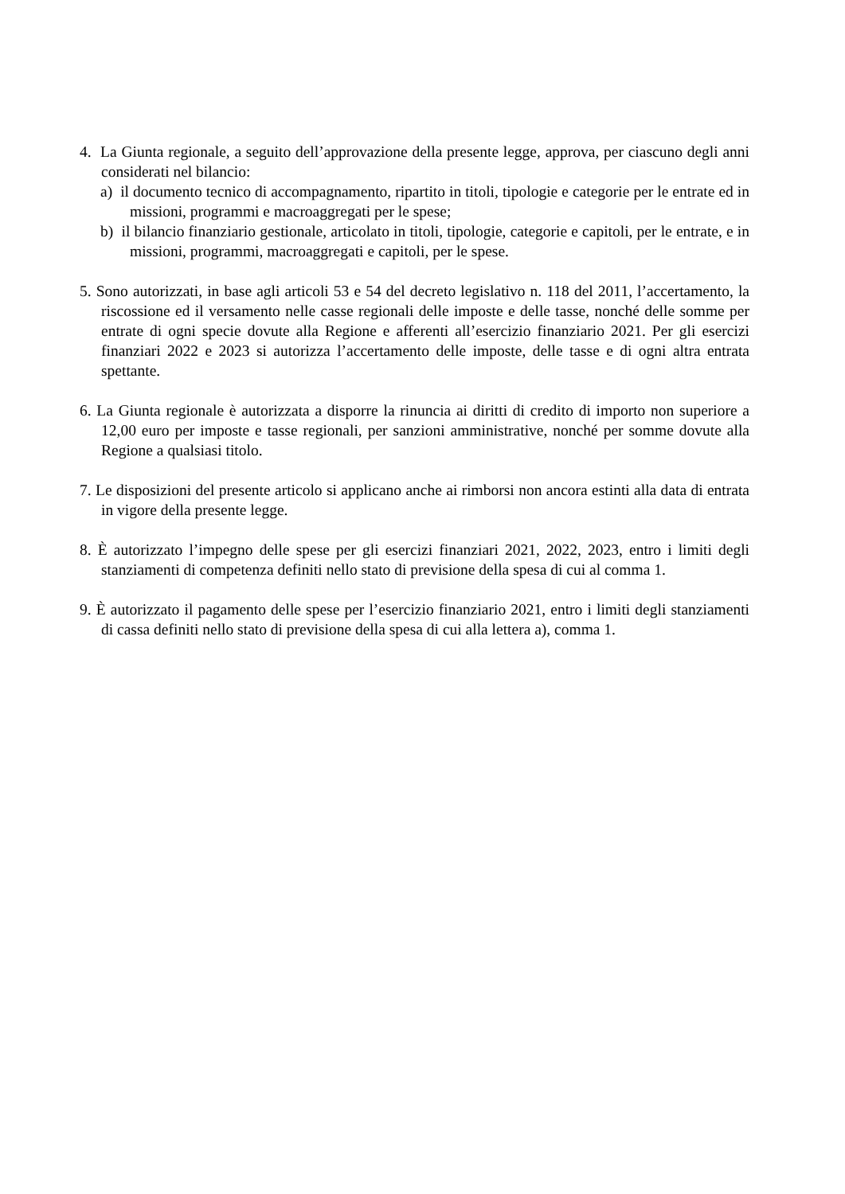4. La Giunta regionale, a seguito dell’approvazione della presente legge, approva, per ciascuno degli anni considerati nel bilancio:
a) il documento tecnico di accompagnamento, ripartito in titoli, tipologie e categorie per le entrate ed in missioni, programmi e macroaggregati per le spese;
b) il bilancio finanziario gestionale, articolato in titoli, tipologie, categorie e capitoli, per le entrate, e in missioni, programmi, macroaggregati e capitoli, per le spese.
5. Sono autorizzati, in base agli articoli 53 e 54 del decreto legislativo n. 118 del 2011, l’accertamento, la riscossione ed il versamento nelle casse regionali delle imposte e delle tasse, nonché delle somme per entrate di ogni specie dovute alla Regione e afferenti all’esercizio finanziario 2021. Per gli esercizi finanziari 2022 e 2023 si autorizza l’accertamento delle imposte, delle tasse e di ogni altra entrata spettante.
6. La Giunta regionale è autorizzata a disporre la rinuncia ai diritti di credito di importo non superiore a 12,00 euro per imposte e tasse regionali, per sanzioni amministrative, nonché per somme dovute alla Regione a qualsiasi titolo.
7. Le disposizioni del presente articolo si applicano anche ai rimborsi non ancora estinti alla data di entrata in vigore della presente legge.
8. È autorizzato l’impegno delle spese per gli esercizi finanziari 2021, 2022, 2023, entro i limiti degli stanziamenti di competenza definiti nello stato di previsione della spesa di cui al comma 1.
9. È autorizzato il pagamento delle spese per l’esercizio finanziario 2021, entro i limiti degli stanziamenti di cassa definiti nello stato di previsione della spesa di cui alla lettera a), comma 1.